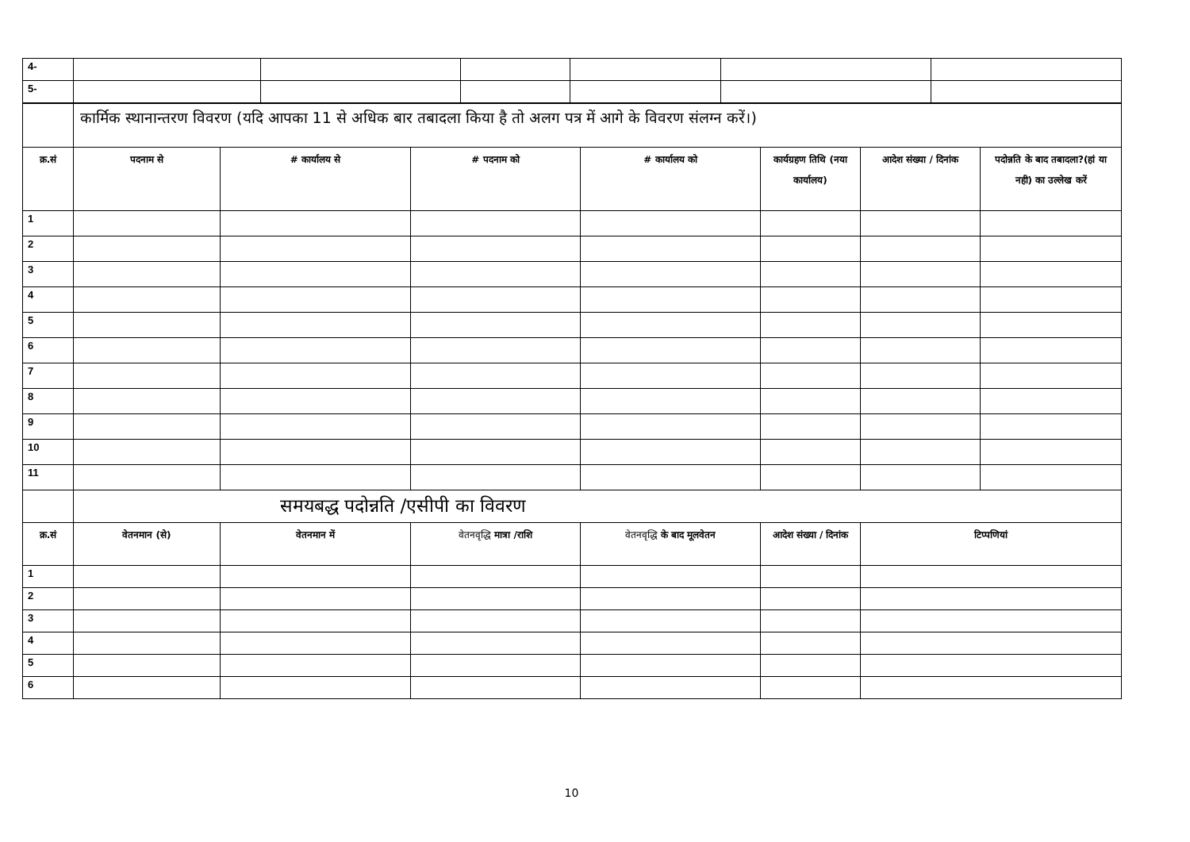| 4- | | | | | | |
| 5- | | | | | | |
| | कार्मिक स्थानान्तरण विवरण (यदि आपका 11 से अधिक बार तबादला किया है तो अलग पत्र में आगे के विवरण संलग्न करें।) | | | | | | |
| क्र.सं | पदनाम से | # कार्यालय से | # पदनाम को | # कार्यालय को | कार्यग्रहण तिथि (नया कार्यालय) | आदेश संख्या / दिनांक | पदोन्नति के बाद तबादला?(हां या नही) का उल्लेख करें |
| 1 | | | | | | | |
| 2 | | | | | | | |
| 3 | | | | | | | |
| 4 | | | | | | | |
| 5 | | | | | | | |
| 6 | | | | | | | |
| 7 | | | | | | | |
| 8 | | | | | | | |
| 9 | | | | | | | |
| 10 | | | | | | | |
| 11 | | | | | | | |
| | समयबद्ध पदोन्नति /एसीपी का विवरण | | | | | | |
| क्र.सं | वेतनमान (से) | वेतनमान में | वेतनवृद्धि मात्रा /राशि | वेतनवृद्धि के बाद मूलवेतन | आदेश संख्या / दिनांक | टिप्पणियां | |
| 1 | | | | | | | |
| 2 | | | | | | | |
| 3 | | | | | | | |
| 4 | | | | | | | |
| 5 | | | | | | | |
| 6 | | | | | | | |
10